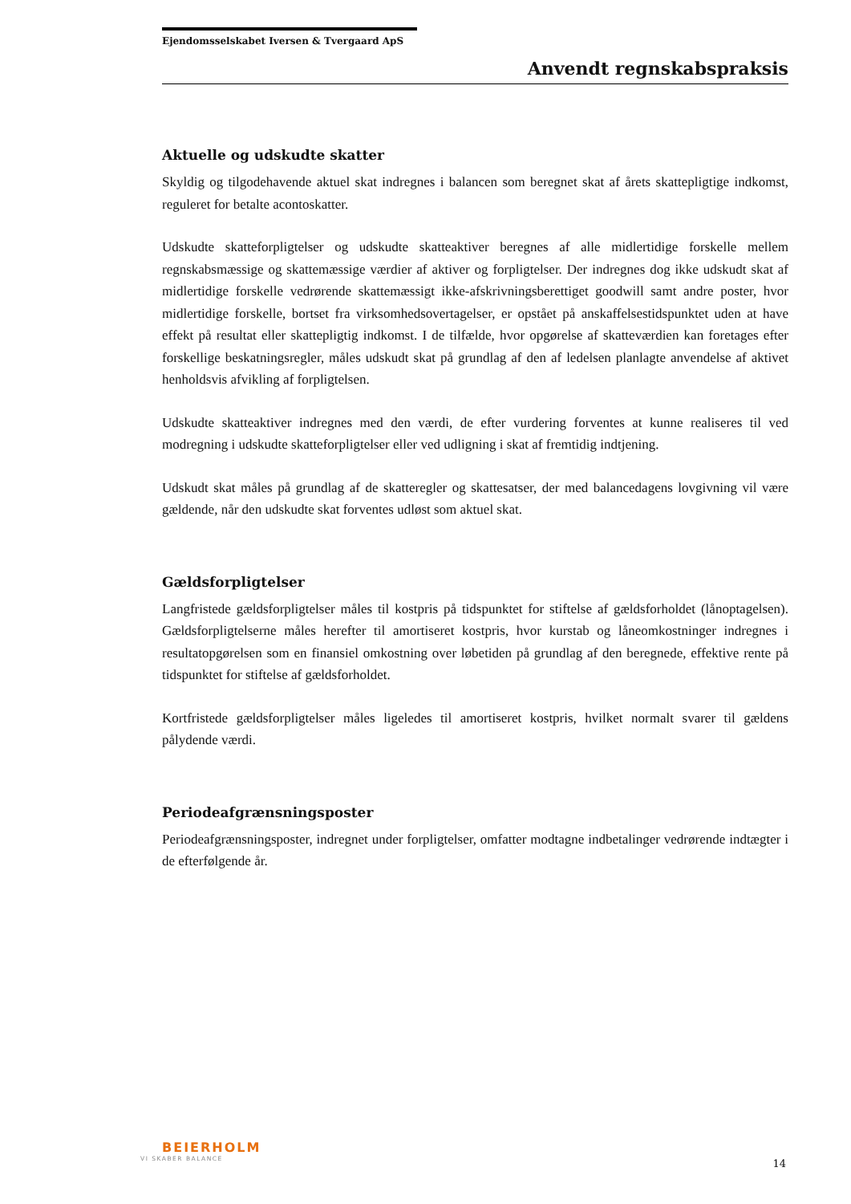Ejendomsselskabet Iversen & Tvergaard ApS
Anvendt regnskabspraksis
Aktuelle og udskudte skatter
Skyldig og tilgodehavende aktuel skat indregnes i balancen som beregnet skat af årets skat­tepligtige indkomst, reguleret for betalte acontoskatter.
Udskudte skatteforpligtelser og udskudte skatteaktiver beregnes af alle midlertidige forskelle mellem regnskabsmæssige og skattemæssige værdier af aktiver og forpligtelser. Der indreg­nes dog ikke udskudt skat af midlertidige forskelle vedrørende skattemæssigt ikke-afskriv­ningsberettiget goodwill samt andre poster, hvor midlertidige forskelle, bortset fra virksom­hedsovertagelser, er opstået på anskaffelsestidspunktet uden at have effekt på resultat eller skattepligtig indkomst. I de tilfælde, hvor opgørelse af skatteværdien kan foretages efter for­skellige beskatningsregler, måles udskudt skat på grundlag af den af ledelsen planlagte an­vendelse af aktivet henholdsvis afvikling af forpligtelsen.
Udskudte skatteaktiver indregnes med den værdi, de efter vurdering forventes at kunne rea­liseres til ved modregning i udskudte skatteforpligtelser eller ved udligning i skat af fremti­dig indtjening.
Udskudt skat måles på grundlag af de skatteregler og skattesatser, der med balancedagens lovgivning vil være gældende, når den udskudte skat forventes udløst som aktuel skat.
Gældsforpligtelser
Langfristede gældsforpligtelser måles til kostpris på tidspunktet for stiftelse af gældsforholdet (lånoptagelsen). Gældsforpligtelserne måles herefter til amortiseret kostpris, hvor kurstab og låneomkostninger indregnes i resultatopgørelsen som en finansiel omkostning over løbetiden på grundlag af den beregnede, effektive rente på tidspunktet for stiftelse af gældsforholdet.
Kortfristede gældsforpligtelser måles ligeledes til amortiseret kostpris, hvilket normalt svarer til gældens pålydende værdi.
Periodeafgrænsningsposter
Periodeafgrænsningsposter, indregnet under forpligtelser, omfatter modtagne indbetalinger vedrørende indtægter i de efterfølgende år.
BEIERHOLM
VI SKABER BALANCE
14